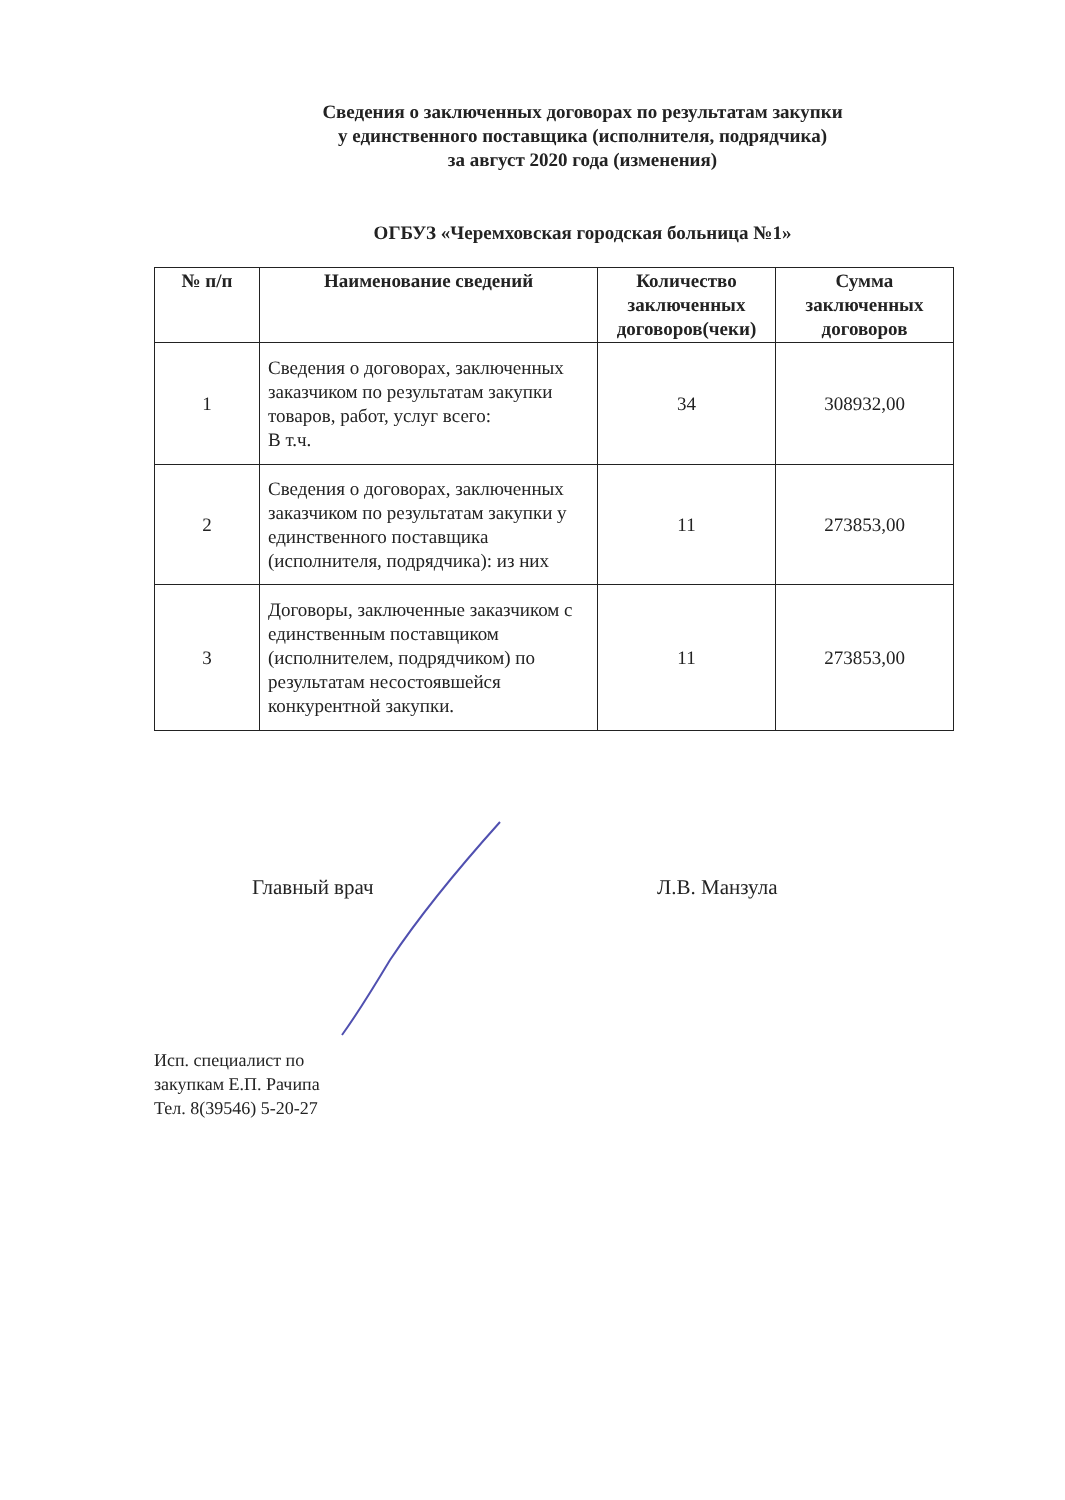Сведения о заключенных договорах по результатам закупки
у единственного поставщика (исполнителя, подрядчика)
за август 2020 года (изменения)
ОГБУЗ «Черемховская городская больница №1»
| № п/п | Наименование сведений | Количество заключенных договоров(чеки) | Сумма заключенных договоров |
| --- | --- | --- | --- |
| 1 | Сведения о договорах, заключенных заказчиком по результатам закупки товаров, работ, услуг всего: В т.ч. | 34 | 308932,00 |
| 2 | Сведения о договорах, заключенных заказчиком по результатам закупки у единственного поставщика (исполнителя, подрядчика): из них | 11 | 273853,00 |
| 3 | Договоры, заключенные заказчиком с единственным поставщиком (исполнителем, подрядчиком) по результатам несостоявшейся конкурентной закупки. | 11 | 273853,00 |
Главный врач Л.В. Манзула
Исп. специалист по
закупкам Е.П. Рачипа
Тел. 8(39546) 5-20-27